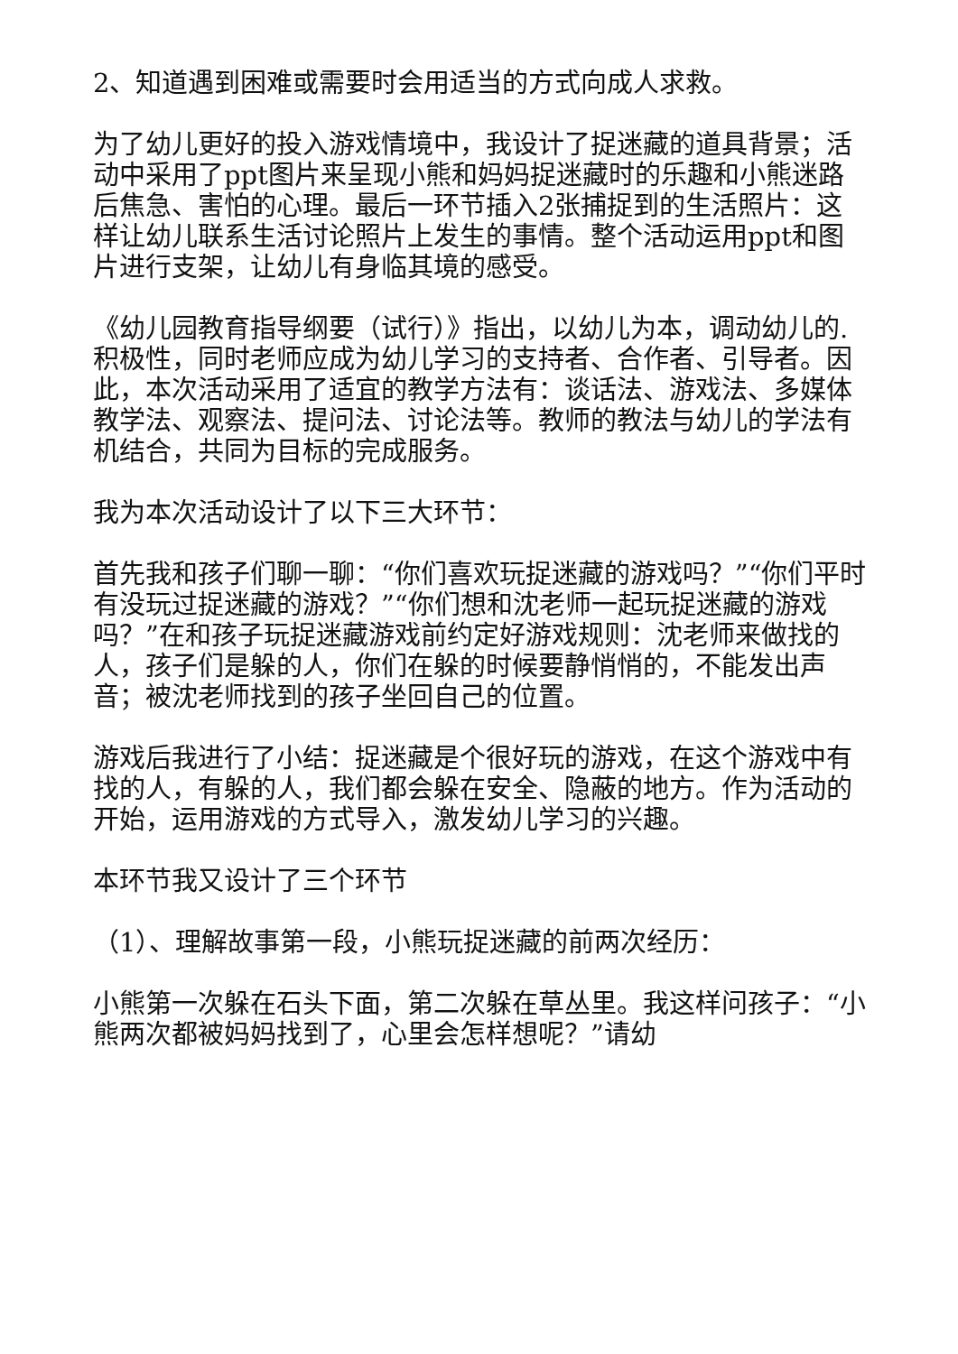2、知道遇到困难或需要时会用适当的方式向成人求救。
为了幼儿更好的投入游戏情境中，我设计了捉迷藏的道具背景；活动中采用了ppt图片来呈现小熊和妈妈捉迷藏时的乐趣和小熊迷路后焦急、害怕的心理。最后一环节插入2张捕捉到的生活照片：这样让幼儿联系生活讨论照片上发生的事情。整个活动运用ppt和图片进行支架，让幼儿有身临其境的感受。
《幼儿园教育指导纲要（试行）》指出，以幼儿为本，调动幼儿的.积极性，同时老师应成为幼儿学习的支持者、合作者、引导者。因此，本次活动采用了适宜的教学方法有：谈话法、游戏法、多媒体教学法、观察法、提问法、讨论法等。教师的教法与幼儿的学法有机结合，共同为目标的完成服务。
我为本次活动设计了以下三大环节：
首先我和孩子们聊一聊：“你们喜欢玩捉迷藏的游戏吗？”“你们平时有没玩过捉迷藏的游戏？”“你们想和沈老师一起玩捉迷藏的游戏吗？”在和孩子玩捉迷藏游戏前约定好游戏规则：沈老师来做找的人，孩子们是躲的人，你们在躲的时候要静悄悄的，不能发出声音；被沈老师找到的孩子坐回自己的位置。
游戏后我进行了小结：捉迷藏是个很好玩的游戏，在这个游戏中有找的人，有躲的人，我们都会躲在安全、隐蔽的地方。作为活动的开始，运用游戏的方式导入，激发幼儿学习的兴趣。
本环节我又设计了三个环节
（1）、理解故事第一段，小熊玩捉迷藏的前两次经历：
小熊第一次躲在石头下面，第二次躲在草丛里。我这样问孩子：“小熊两次都被妈妈找到了，心里会怎样想呢？”请幼